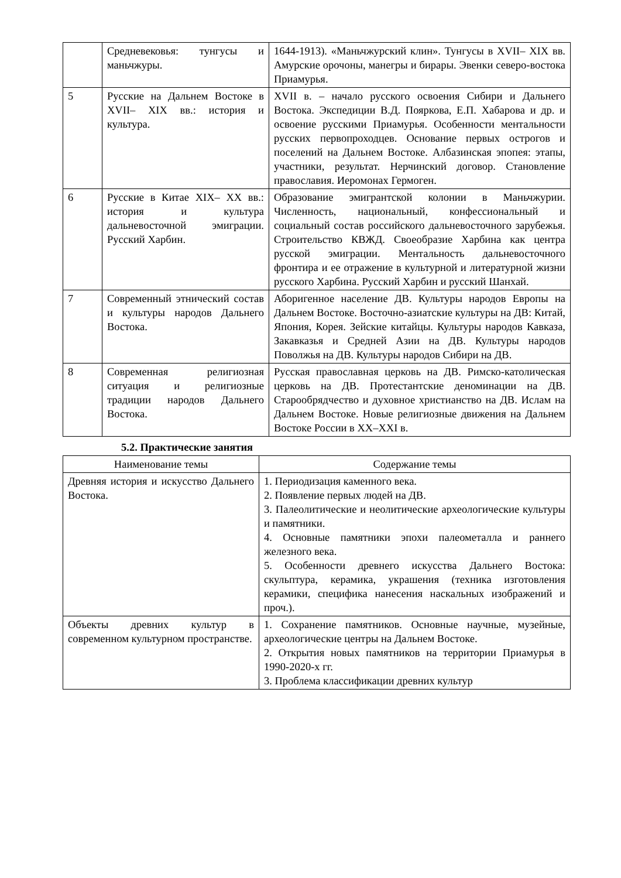| | Средневековья: тунгусы и маньчжуры. | 1644-1913). «Маньчжурский клин». Тунгусы в XVII– XIX вв. Амурские орочоны, манегры и бирары. Эвенки северо-востока Приамурья. |
| 5 | Русские на Дальнем Востоке в XVII– XIX вв.: история и культура. | XVII в. – начало русского освоения Сибири и Дальнего Востока. Экспедиции В.Д. Пояркова, Е.П. Хабарова и др. и освоение русскими Приамурья. Особенности ментальности русских первопроходцев. Основание первых острогов и поселений на Дальнем Востоке. Албазинская эпопея: этапы, участники, результат. Нерчинский договор. Становление православия. Иеромонах Гермоген. |
| 6 | Русские в Китае XIX– XX вв.: история и культура дальневосточной эмиграции. Русский Харбин. | Образование эмигрантской колонии в Маньчжурии. Численность, национальный, конфессиональный и социальный состав российского дальневосточного зарубежья. Строительство КВЖД. Своеобразие Харбина как центра русской эмиграции. Ментальность дальневосточного фронтира и ее отражение в культурной и литературной жизни русского Харбина. Русский Харбин и русский Шанхай. |
| 7 | Современный этнический состав и культуры народов Дальнего Востока. | Аборигенное население ДВ. Культуры народов Европы на Дальнем Востоке. Восточно-азиатские культуры на ДВ: Китай, Япония, Корея. Зейские китайцы. Культуры народов Кавказа, Закавказья и Средней Азии на ДВ. Культуры народов Поволжья на ДВ. Культуры народов Сибири на ДВ. |
| 8 | Современная религиозная ситуация и религиозные традиции народов Дальнего Востока. | Русская православная церковь на ДВ. Римско-католическая церковь на ДВ. Протестантские деноминации на ДВ. Старообрядчество и духовное христианство на ДВ. Ислам на Дальнем Востоке. Новые религиозные движения на Дальнем Востоке России в XX–XXI в. |
5.2. Практические занятия
| Наименование темы | Содержание темы |
| --- | --- |
| Древняя история и искусство Дальнего Востока. | 1. Периодизация каменного века. 2. Появление первых людей на ДВ. 3. Палеолитические и неолитические археологические культуры и памятники. 4. Основные памятники эпохи палеометалла и раннего железного века. 5. Особенности древнего искусства Дальнего Востока: скульптура, керамика, украшения (техника изготовления керамики, специфика нанесения наскальных изображений и проч.). |
| Объекты древних культур в современном культурном пространстве. | 1. Сохранение памятников. Основные научные, музейные, археологические центры на Дальнем Востоке. 2. Открытия новых памятников на территории Приамурья в 1990-2020-х гг. 3. Проблема классификации древних культур |